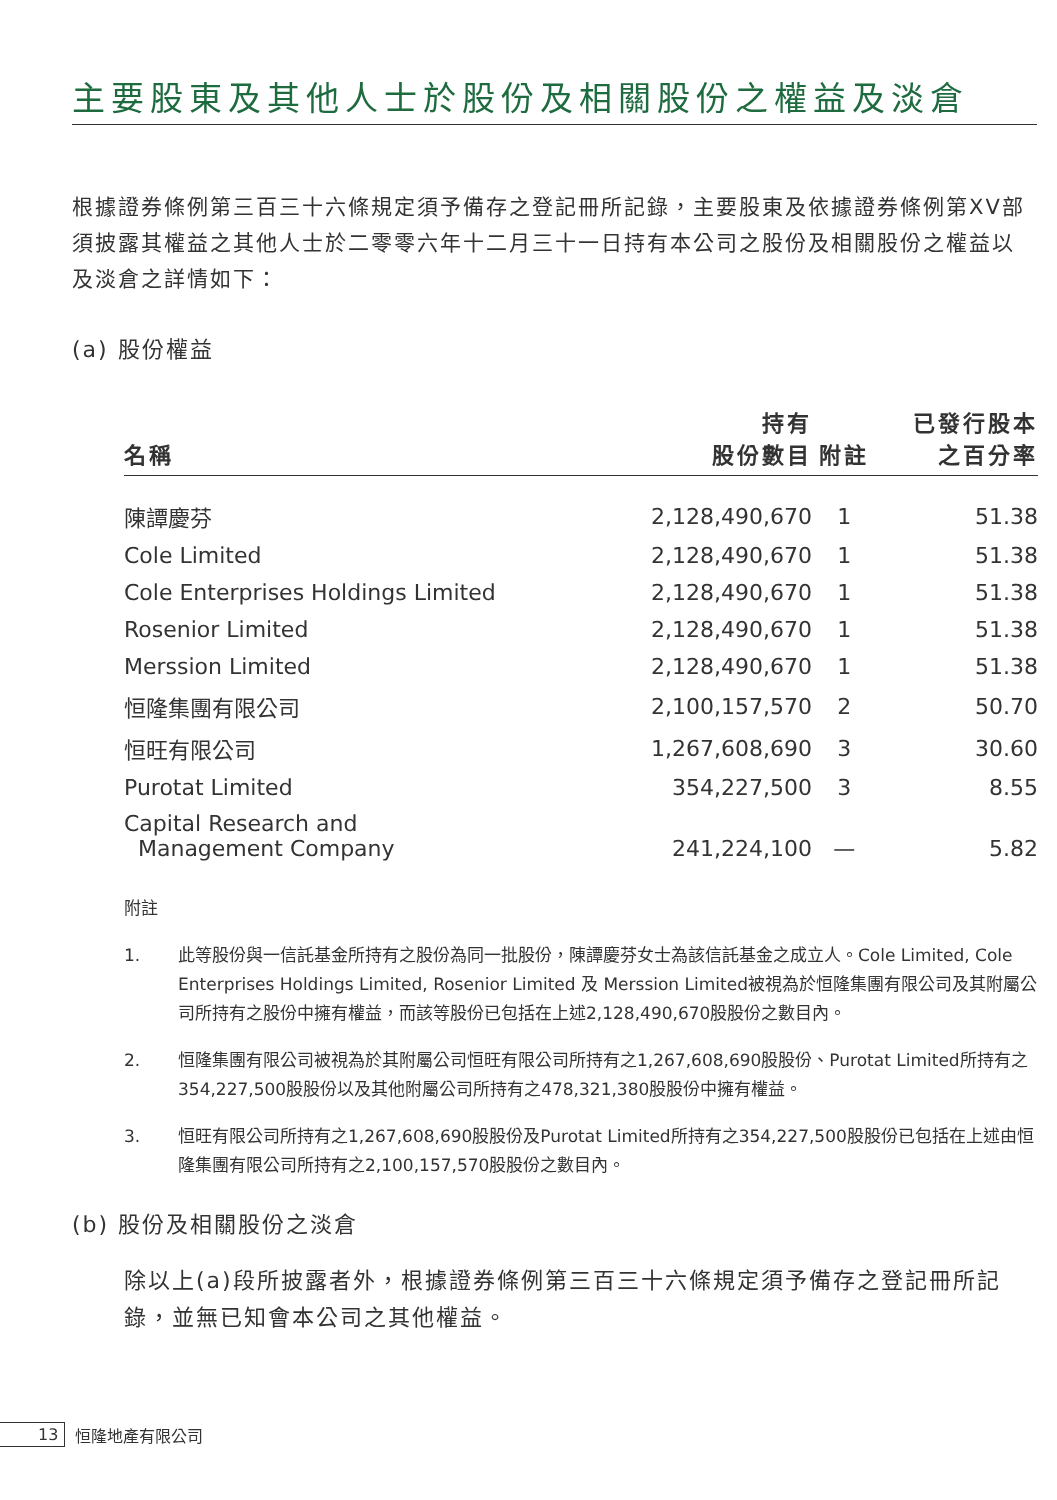主要股東及其他人士於股份及相關股份之權益及淡倉
根據證券條例第三百三十六條規定須予備存之登記冊所記錄，主要股東及依據證券條例第XV部須披露其權益之其他人士於二零零六年十二月三十一日持有本公司之股份及相關股份之權益以及淡倉之詳情如下：
(a) 股份權益
| 名稱 | 持有 股份數目 | 附註 | 已發行股本 之百分率 |
| --- | --- | --- | --- |
| 陳譚慶芬 | 2,128,490,670 | 1 | 51.38 |
| Cole Limited | 2,128,490,670 | 1 | 51.38 |
| Cole Enterprises Holdings Limited | 2,128,490,670 | 1 | 51.38 |
| Rosenior Limited | 2,128,490,670 | 1 | 51.38 |
| Merssion Limited | 2,128,490,670 | 1 | 51.38 |
| 恒隆集團有限公司 | 2,100,157,570 | 2 | 50.70 |
| 恒旺有限公司 | 1,267,608,690 | 3 | 30.60 |
| Purotat Limited | 354,227,500 | 3 | 8.55 |
| Capital Research and Management Company | 241,224,100 | — | 5.82 |
附註
1. 此等股份與一信託基金所持有之股份為同一批股份，陳譚慶芬女士為該信託基金之成立人。Cole Limited, Cole Enterprises Holdings Limited, Rosenior Limited 及 Merssion Limited被視為於恒隆集團有限公司及其附屬公司所持有之股份中擁有權益，而該等股份已包括在上述2,128,490,670股股份之數目內。
2. 恒隆集團有限公司被視為於其附屬公司恒旺有限公司所持有之1,267,608,690股股份、Purotat Limited所持有之354,227,500股股份以及其他附屬公司所持有之478,321,380股股份中擁有權益。
3. 恒旺有限公司所持有之1,267,608,690股股份及Purotat Limited所持有之354,227,500股股份已包括在上述由恒隆集團有限公司所持有之2,100,157,570股股份之數目內。
(b) 股份及相關股份之淡倉
除以上(a)段所披露者外，根據證券條例第三百三十六條規定須予備存之登記冊所記錄，並無已知會本公司之其他權益。
13 恒隆地產有限公司